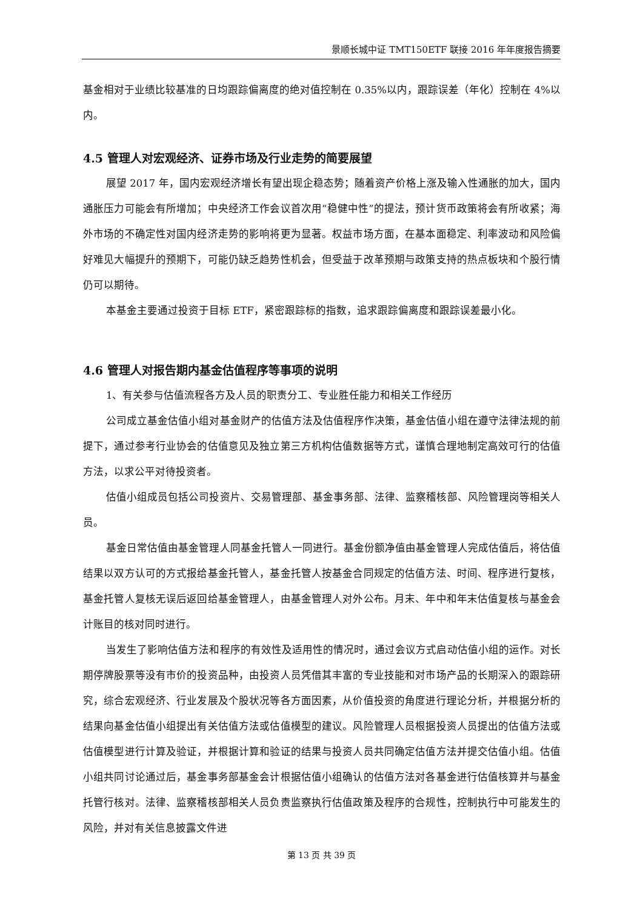景顺长城中证 TMT150ETF 联接 2016 年年度报告摘要
基金相对于业绩比较基准的日均跟踪偏离度的绝对值控制在 0.35%以内，跟踪误差（年化）控制在 4%以内。
4.5 管理人对宏观经济、证券市场及行业走势的简要展望
展望 2017 年，国内宏观经济增长有望出现企稳态势；随着资产价格上涨及输入性通胀的加大，国内通胀压力可能会有所增加；中央经济工作会议首次用“稳健中性”的提法，预计货币政策将会有所收紧；海外市场的不确定性对国内经济走势的影响将更为显著。权益市场方面，在基本面稳定、利率波动和风险偏好难见大幅提升的预期下，可能仍缺乏趋势性机会，但受益于改革预期与政策支持的热点板块和个股行情仍可以期待。
本基金主要通过投资于目标 ETF，紧密跟踪标的指数，追求跟踪偏离度和跟踪误差最小化。
4.6 管理人对报告期内基金估值程序等事项的说明
1、有关参与估值流程各方及人员的职责分工、专业胜任能力和相关工作经历
公司成立基金估值小组对基金财产的估值方法及估值程序作决策，基金估值小组在遵守法律法规的前提下，通过参考行业协会的估值意见及独立第三方机构估值数据等方式，谨慎合理地制定高效可行的估值方法，以求公平对待投资者。
估值小组成员包括公司投资片、交易管理部、基金事务部、法律、监察稽核部、风险管理岗等相关人员。
基金日常估值由基金管理人同基金托管人一同进行。基金份额净值由基金管理人完成估值后，将估值结果以双方认可的方式报给基金托管人，基金托管人按基金合同规定的估值方法、时间、程序进行复核，基金托管人复核无误后返回给基金管理人，由基金管理人对外公布。月末、年中和年末估值复核与基金会计账目的核对同时进行。
当发生了影响估值方法和程序的有效性及适用性的情况时，通过会议方式启动估值小组的运作。对长期停牌股票等没有市价的投资品种，由投资人员凭借其丰富的专业技能和对市场产品的长期深入的跟踪研究，综合宏观经济、行业发展及个股状况等各方面因素，从价值投资的角度进行理论分析，并根据分析的结果向基金估值小组提出有关估值方法或估值模型的建议。风险管理人员根据投资人员提出的估值方法或估值模型进行计算及验证，并根据计算和验证的结果与投资人员共同确定估值方法并提交估值小组。估值小组共同讨论通过后，基金事务部基金会计根据估值小组确认的估值方法对各基金进行估值核算并与基金托管行核对。法律、监察稽核部相关人员负责监察执行估值政策及程序的合规性，控制执行中可能发生的风险，并对有关信息披露文件进
第 13 页 共 39 页